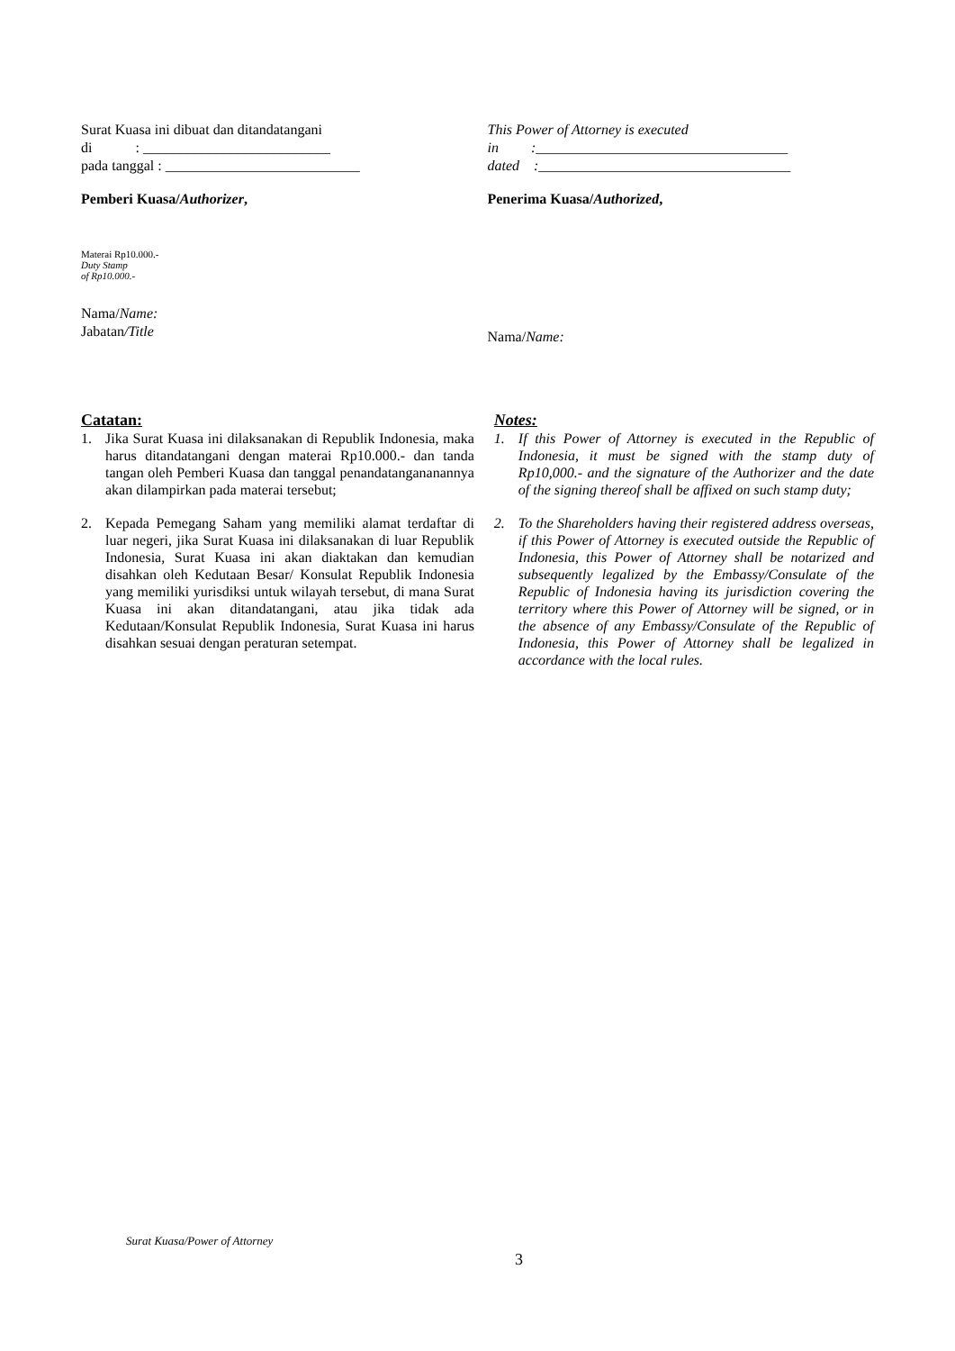Surat Kuasa ini dibuat dan ditandatangani
di : __________________________
pada tanggal : ___________________________
This Power of Attorney is executed
in :___________________________________
dated :___________________________________
Pemberi Kuasa/Authorizer, Penerima Kuasa/Authorized,
Materai Rp10.000.-
Duty Stamp
of Rp10.000.-
Nama/Name:
Jabatan/Title
Nama/Name:
Catatan:
1. Jika Surat Kuasa ini dilaksanakan di Republik Indonesia, maka harus ditandatangani dengan materai Rp10.000.- dan tanda tangan oleh Pemberi Kuasa dan tanggal penandatangananannya akan dilampirkan pada materai tersebut;
2. Kepada Pemegang Saham yang memiliki alamat terdaftar di luar negeri, jika Surat Kuasa ini dilaksanakan di luar Republik Indonesia, Surat Kuasa ini akan diaktakan dan kemudian disahkan oleh Kedutaan Besar/ Konsulat Republik Indonesia yang memiliki yurisdiksi untuk wilayah tersebut, di mana Surat Kuasa ini akan ditandatangani, atau jika tidak ada Kedutaan/Konsulat Republik Indonesia, Surat Kuasa ini harus disahkan sesuai dengan peraturan setempat.
Notes:
1. If this Power of Attorney is executed in the Republic of Indonesia, it must be signed with the stamp duty of Rp10,000.- and the signature of the Authorizer and the date of the signing thereof shall be affixed on such stamp duty;
2. To the Shareholders having their registered address overseas, if this Power of Attorney is executed outside the Republic of Indonesia, this Power of Attorney shall be notarized and subsequently legalized by the Embassy/Consulate of the Republic of Indonesia having its jurisdiction covering the territory where this Power of Attorney will be signed, or in the absence of any Embassy/Consulate of the Republic of Indonesia, this Power of Attorney shall be legalized in accordance with the local rules.
Surat Kuasa/Power of Attorney
3